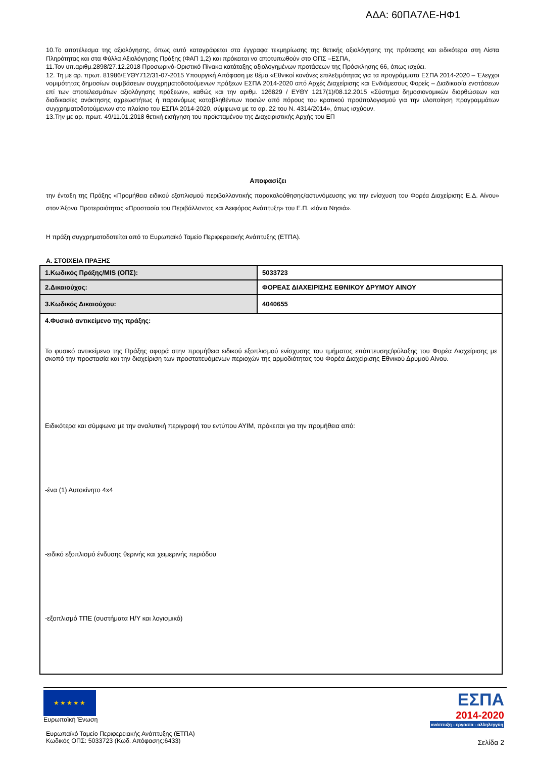ΑΔΑ: 60ΠΑ7ΛΕ-ΗΦ1
10.Το αποτέλεσμα της αξιολόγησης, όπως αυτό καταγράφεται στα έγγραφα τεκμηρίωσης της θετικής αξιολόγησης της πρότασης και ειδικότερα στη Λίστα Πληρότητας και στα Φύλλα Αξιολόγησης Πράξης (ΦΑΠ 1,2) και πρόκειται να αποτυπωθούν στο ΟΠΣ –ΕΣΠΑ,
11.Τον υπ.αριθμ.2898/27.12.2018 Προσωρινό-Οριστικό Πίνακα κατάταξης αξιολογημένων προτάσεων της Πρόσκλησης 66, όπως ισχύει.
12. Τη με αρ. πρωτ. 81986/ΕΥΘΥ712/31-07-2015 Υπουργική Απόφαση με θέμα «Εθνικοί κανόνες επιλεξιμότητας για τα προγράμματα ΕΣΠΑ 2014-2020 – Έλεγχοι νομιμότητας δημοσίων συμβάσεων συγχρηματοδοτούμενων πράξεων ΕΣΠΑ 2014-2020 από Αρχές Διαχείρισης και Ενδιάμεσους Φορείς – Διαδικασία ενστάσεων επί των αποτελεσμάτων αξιολόγησης πράξεων», καθώς και την αριθμ. 126829 / ΕΥΘΥ 1217(1)/08.12.2015 «Σύστημα δημοσιονομικών διορθώσεων και διαδικασίες ανάκτησης αχρεωστήτως ή παρανόμως καταβληθέντων ποσών από πόρους του κρατικού προϋπολογισμού για την υλοποίηση προγραμμάτων συγχρηματοδοτούμενων στο πλαίσιο του ΕΣΠΑ 2014-2020, σύμφωνα με το αρ. 22 του Ν. 4314/2014», όπως ισχύουν.
13.Την με αρ. πρωτ. 49/11.01.2018 θετική εισήγηση του προϊσταμένου της Διαχειριστικής Αρχής του ΕΠ
Αποφασίζει
την ένταξη της Πράξης «Προμήθεια ειδικού εξοπλισμού περιβαλλοντικής παρακολούθησης/αστυνόμευσης για την ενίσχυση του Φορέα Διαχείρισης Ε.Δ. Αίνου» στον Άξονα Προτεραιότητας «Προστασία του Περιβάλλοντος και Αειφόρος Ανάπτυξη» του Ε.Π. «Ιόνια Νησιά».
Η πράξη συγχρηματοδοτείται από το Ευρωπαϊκό Ταμείο Περιφερειακής Ανάπτυξης (ΕΤΠΑ).
Α. ΣΤΟΙΧΕΙΑ ΠΡΑΞΗΣ
| 1.Κωδικός Πράξης/MIS (ΟΠΣ): | 5033723 |
| 2.Δικαιούχος: | ΦΟΡΕΑΣ ΔΙΑΧΕΙΡΙΣΗΣ ΕΘΝΙΚΟΥ ΔΡΥΜΟΥ ΑΙΝΟΥ |
| 3.Κωδικός Δικαιούχου: | 4040655 |
| 4.Φυσικό αντικείμενο της πράξης: Το φυσικό αντικείμενο της Πράξης αφορά στην προμήθεια ειδικού εξοπλισμού ενίσχυσης του τμήματος επόπτευσης/φύλαξης του Φορέα Διαχείρισης με σκοπό την προστασία και την διαχείριση των προστατευόμενων περιοχών της αρμοδιότητας του Φορέα Διαχείρισης Εθνικού Δρυμού Αίνου. Ειδικότερα και σύμφωνα με την αναλυτική περιγραφή του εντύπου ΑΥΙΜ, πρόκειται για την προμήθεια από: -ένα (1) Αυτοκίνητο 4x4 -ειδικό εξοπλισμό ένδυσης θερινής και χειμερινής περιόδου -εξοπλισμό ΤΠΕ (συστήματα Η/Υ και λογισμικό) | |
★★★★★
Ευρωπαϊκή Ένωση
Ευρωπαϊκό Ταμείο Περιφερειακής Ανάπτυξης (ΕΤΠΑ)
Κωδικός ΟΠΣ: 5033723 (Κωδ. Απόφασης:6433)
ΕΣΠΑ
2014-2020
ανάπτυξη - εργασία - αλληλεγγύη
Σελίδα 2